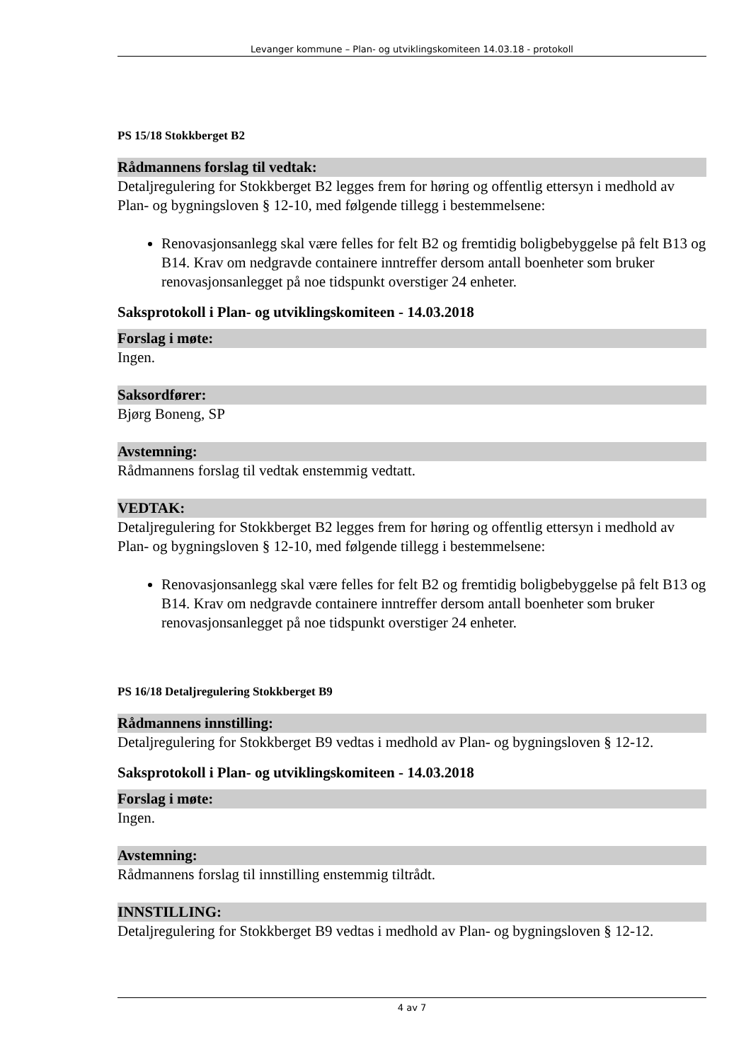Levanger kommune – Plan- og utviklingskomiteen 14.03.18 - protokoll
PS 15/18 Stokkberget B2
Rådmannens forslag til vedtak:
Detaljregulering for Stokkberget B2 legges frem for høring og offentlig ettersyn i medhold av Plan- og bygningsloven § 12-10, med følgende tillegg i bestemmelsene:
Renovasjonsanlegg skal være felles for felt B2 og fremtidig boligbebyggelse på felt B13 og B14. Krav om nedgravde containere inntreffer dersom antall boenheter som bruker renovasjonsanlegget på noe tidspunkt overstiger 24 enheter.
Saksprotokoll i Plan- og utviklingskomiteen - 14.03.2018
Forslag i møte:
Ingen.
Saksordfører:
Bjørg Boneng, SP
Avstemning:
Rådmannens forslag til vedtak enstemmig vedtatt.
VEDTAK:
Detaljregulering for Stokkberget B2 legges frem for høring og offentlig ettersyn i medhold av Plan- og bygningsloven § 12-10, med følgende tillegg i bestemmelsene:
Renovasjonsanlegg skal være felles for felt B2 og fremtidig boligbebyggelse på felt B13 og B14. Krav om nedgravde containere inntreffer dersom antall boenheter som bruker renovasjonsanlegget på noe tidspunkt overstiger 24 enheter.
PS 16/18 Detaljregulering Stokkberget B9
Rådmannens innstilling:
Detaljregulering for Stokkberget B9 vedtas i medhold av Plan- og bygningsloven § 12-12.
Saksprotokoll i Plan- og utviklingskomiteen - 14.03.2018
Forslag i møte:
Ingen.
Avstemning:
Rådmannens forslag til innstilling enstemmig tiltrådt.
INNSTILLING:
Detaljregulering for Stokkberget B9 vedtas i medhold av Plan- og bygningsloven § 12-12.
4 av 7